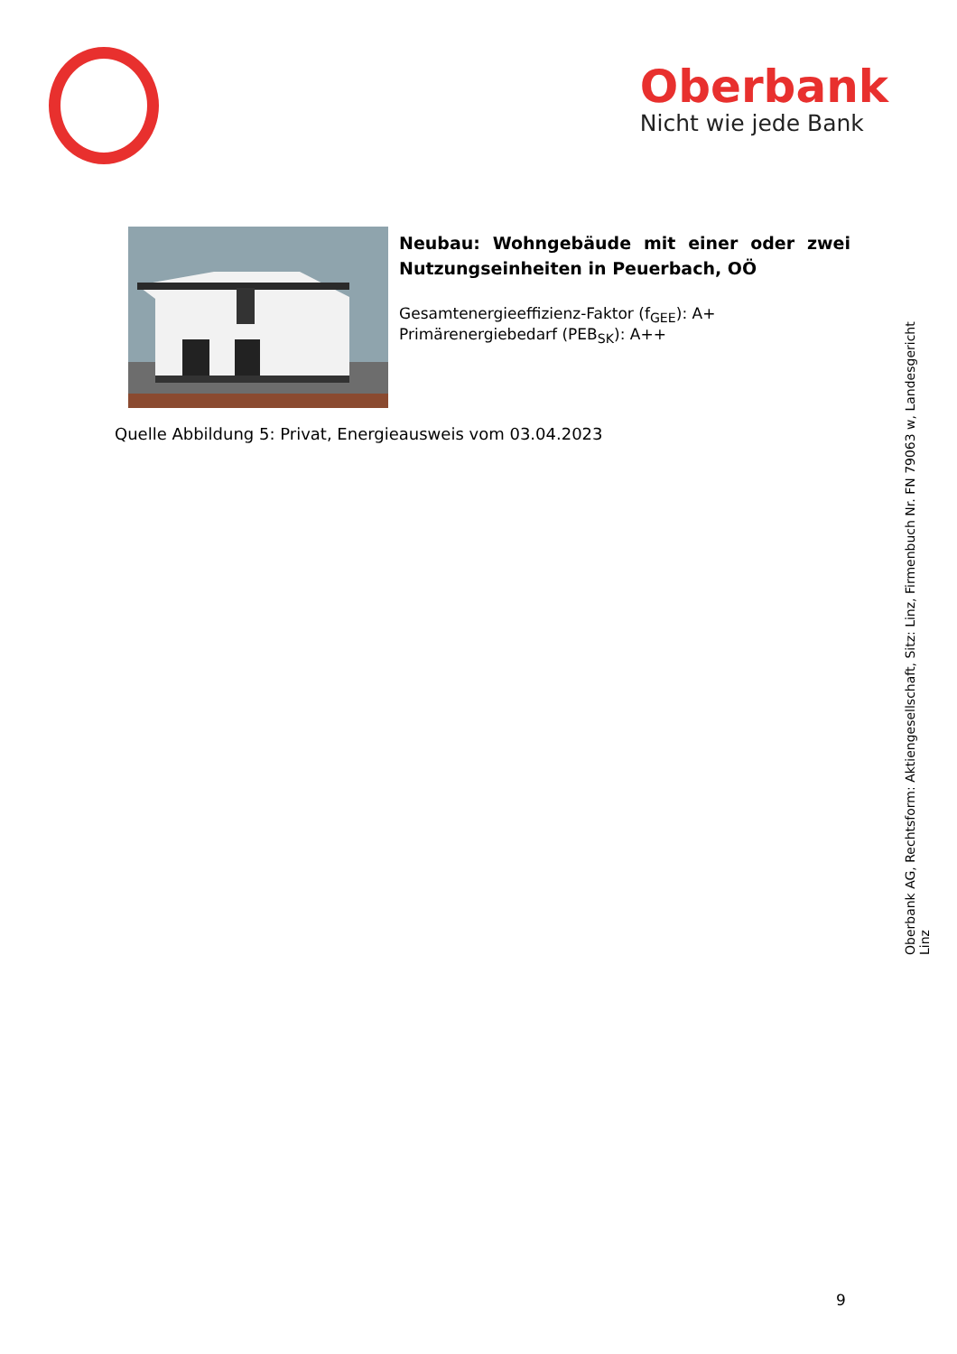Oberbank
Nicht wie jede Bank
Neubau: Wohngebäude mit einer oder zwei Nutzungseinheiten in Peuerbach, OÖ
Gesamtenergieeffizienz-Faktor (f<sub>GEE</sub>): A+
Primärenergiebedarf (PEB<sub>SK</sub>): A++
Quelle Abbildung 5: Privat, Energieausweis vom 03.04.2023
Oberbank AG, Rechtsform: Aktiengesellschaft, Sitz: Linz, Firmenbuch Nr. FN 79063 w, Landesgericht Linz
9